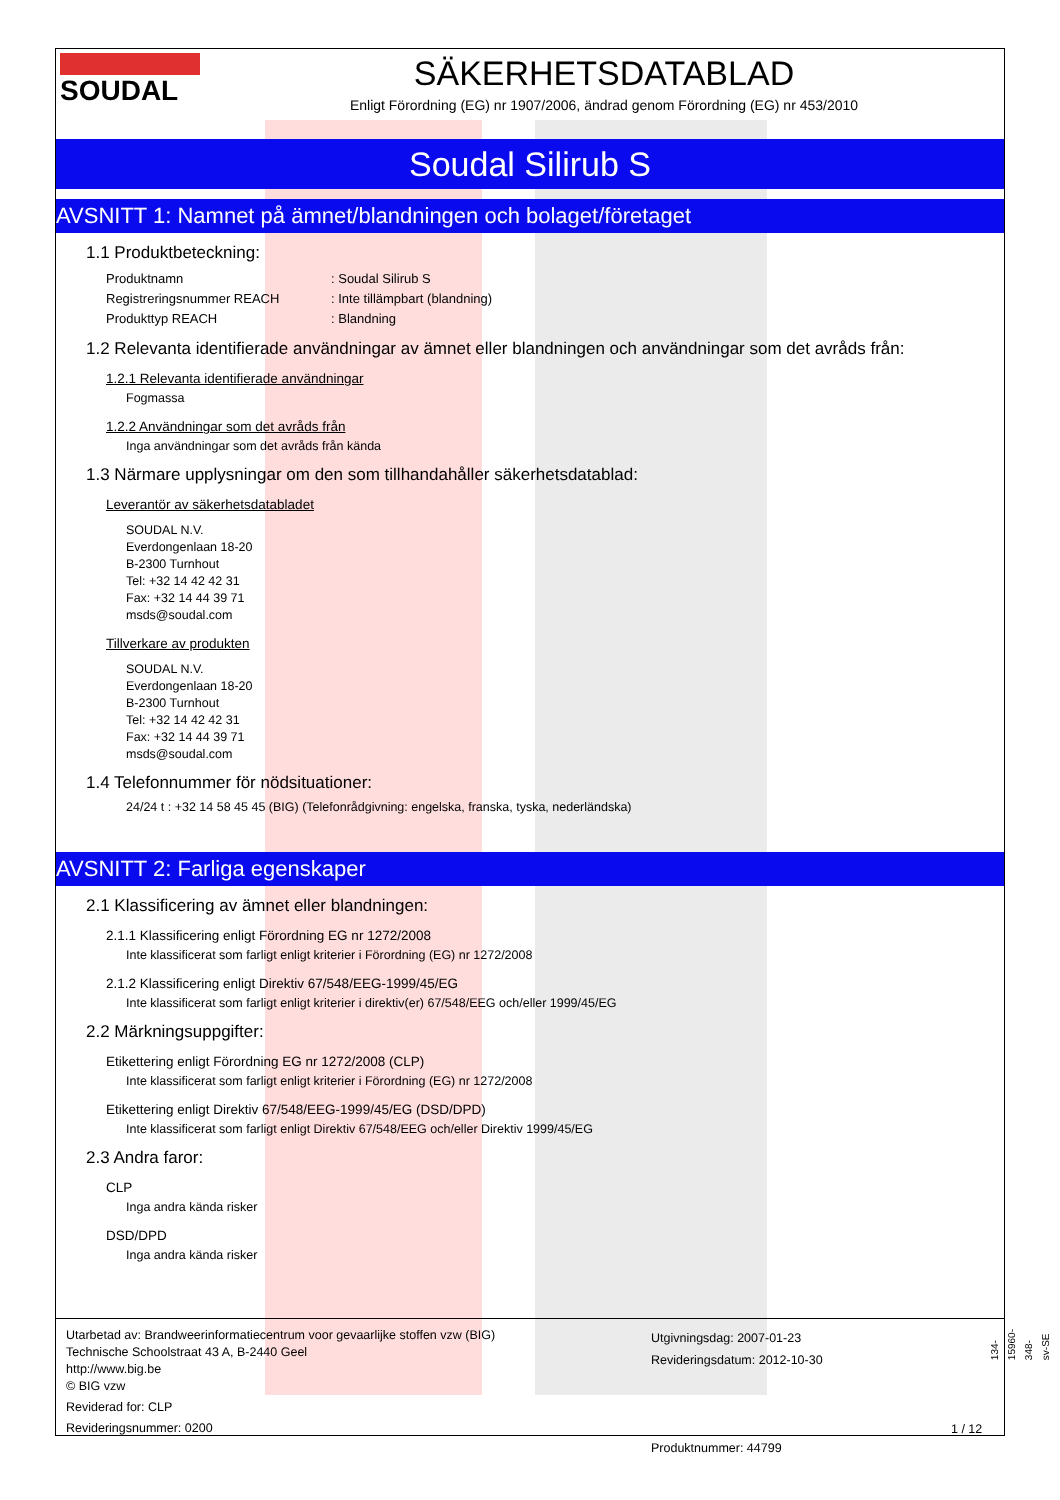SOUDAL
SÄKERHETSDATABLAD
Enligt Förordning (EG) nr 1907/2006, ändrad genom Förordning (EG) nr 453/2010
Soudal Silirub S
AVSNITT 1: Namnet på ämnet/blandningen och bolaget/företaget
1.1 Produktbeteckning:
Produktnamn: Soudal Silirub S
Registreringsnummer REACH: Inte tillämpbart (blandning)
Produkttyp REACH: Blandning
1.2 Relevanta identifierade användningar av ämnet eller blandningen och användningar som det avråds från:
1.2.1 Relevanta identifierade användningar
Fogmassa
1.2.2 Användningar som det avråds från
Inga användningar som det avråds från kända
1.3 Närmare upplysningar om den som tillhandahåller säkerhetsdatablad:
Leverantör av säkerhetsdatabladet
SOUDAL N.V.
Everdongenlaan 18-20
B-2300 Turnhout
Tel: +32 14 42 42 31
Fax: +32 14 44 39 71
msds@soudal.com
Tillverkare av produkten
SOUDAL N.V.
Everdongenlaan 18-20
B-2300 Turnhout
Tel: +32 14 42 42 31
Fax: +32 14 44 39 71
msds@soudal.com
1.4 Telefonnummer för nödsituationer:
24/24 t : +32 14 58 45 45 (BIG) (Telefonrådgivning: engelska, franska, tyska, nederländska)
AVSNITT 2: Farliga egenskaper
2.1 Klassificering av ämnet eller blandningen:
2.1.1 Klassificering enligt Förordning EG nr 1272/2008
Inte klassificerat som farligt enligt kriterier i Förordning (EG) nr 1272/2008
2.1.2 Klassificering enligt Direktiv 67/548/EEG-1999/45/EG
Inte klassificerat som farligt enligt kriterier i direktiv(er) 67/548/EEG och/eller 1999/45/EG
2.2 Märkningsuppgifter:
Etikettering enligt Förordning EG nr 1272/2008 (CLP)
Inte klassificerat som farligt enligt kriterier i Förordning (EG) nr 1272/2008
Etikettering enligt Direktiv 67/548/EEG-1999/45/EG (DSD/DPD)
Inte klassificerat som farligt enligt Direktiv 67/548/EEG och/eller Direktiv 1999/45/EG
2.3 Andra faror:
CLP
Inga andra kända risker
DSD/DPD
Inga andra kända risker
Utarbetad av: Brandweerinformatiecentrum voor gevaarlijke stoffen vzw (BIG)
Technische Schoolstraat 43 A, B-2440 Geel
http://www.big.be
© BIG vzw
Reviderad for: CLP
Revideringsnummer: 0200
Utgivningsdag: 2007-01-23
Revideringsdatum: 2012-10-30
Produktnummer: 44799
1 / 12
134-15960-348-sv-SE